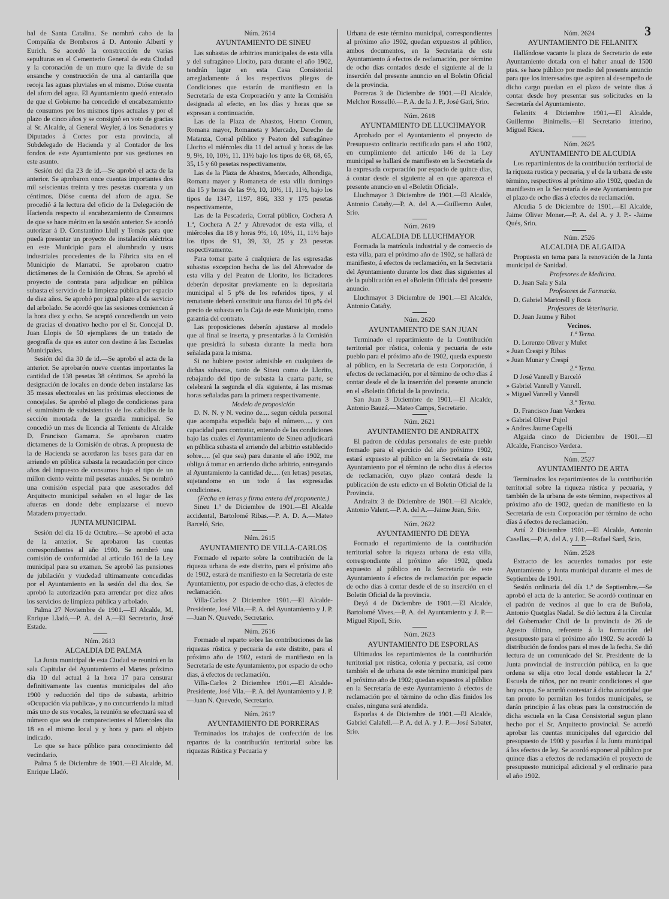3
bal de Santa Catalina. Se nombró cabo de la Compañía de Bomberos á D. Antonio Albertí y Eurich. Se acordó la construcción de varias sepulturas en el Cementerio General de esta Ciudad y la coronación de un muro que la divide de su ensanche y construcción de una al cantarilla que recoja las aguas pluviales en el mismo. Dióse cuenta del aforo del agua. El Ayuntamiento quedó enterado de que el Gobierno ha concedido el encabezamiento de consumos por los mismos tipos actuales y por el plazo de cinco años y se consignó en voto de gracias al Sr. Alcalde, al General Weyler, á los Senadores y Diputados á Cortes por esta provincia, al Subdelegado de Hacienda y al Contador de los fondos de este Ayuntamiento por sus gestiones en este asunto.
Sesión del dia 23 de id.—Se aprobó el acta de la anterior. Se aprobaron once cuentas importantes dos mil seiscientas treinta y tres pesetas cuarenta y un céntimos. Dióse cuenta del aforo de agua. Se procedió á la lectura del oficio de la Delegación de Hacienda respecto al encabezamiento de Consumos de que se hace mérito en la sesión anterior. Se acordó autorizar á D. Constantino Llull y Tomás para que pueda presentar un proyecto de instalación eléctrica en este Municipio para el alumbrado y usos industriales procedentes de la Fábrica sita en el Municipio de Marratxí. Se aprobaron cuatro dictámenes de la Comisión de Obras. Se aprobó el proyecto de contrata para adjudicar en pública subasta el servicio de la limpieza pública por espacio de diez años. Se aprobó por igual plazo el de servicio del arbolado. Se acordó que las sesiones comiencen á la hora diez y ocho. Se aceptó concediendo un voto de gracias el donativo hecho por el Sr. Concejal D. Juan Llopis de 50 ejemplares de un tratado de geografía de que es autor con destino á las Escuelas Municipales.
Sesión del dia 30 de id.—Se aprobó el acta de la anterior. Se aprobarón nueve cuentas importantes la cantidad de 138 pesetas 38 céntimos. Se aprobó la designación de locales en donde deben instalarse las 35 mesas electorales en las próximas elecciones de concejales. Se aprobó el pliego de condiciones para el sumimistro de subsistencias de los caballos de la sección montada de la guardia municipal. Se concedió un mes de licencia al Teniente de Alcalde D. Francisco Gamarra. Se aprobaron cuatro dictamenes de la Comisión de obras. A propuesta de la de Hacienda se acordaron las bases para dar en arriendo en pública subasta la recaudación por cinco años del impuesto de consumos bajo el tipo de un millon ciento veinte mil pesetas anuales. Se nombró una comisión especial para que asesorados del Arquitecto municipal señalen en el lugar de las afueras en donde debe emplazarse el nuevo Matadero proyectado.
JUNTA MUNICIPAL
Sesión del dia 16 de Octubre.—Se aprobó el acta de la anterior. Se aprobaron las cuentas correspondientes al año 1900. Se nombró una comisión de conformidad al artículo 161 de la Ley municipal para su examen. Se aprobó las pensiones de jubilación y viudedad ultimamente concedidas por el Ayuntamiento en la sesión del dia dos. Se aprobó la autorización para arrendar por diez años los servicios de limpieza pública y arbolado.
Palma 27 Noviembre de 1901.—El Alcalde, M. Enrique Lladó.—P. A. del A.—El Secretario, José Estade.
Núm. 2613
ALCALDIA DE PALMA
La Junta municipal de esta Ciudad se reunirá en la sala Capitular del Ayuntamiento el Martes próximo dia 10 del actual á la hora 17 para censurar definitivamente las cuentas municipales del año 1900 y reducción del tipo de subasta, arbitrio «Ocupación vía publica», y no concurriendo la mitad más uno de sus vocales, la reunión se efectuará sea el número que sea de comparecientes el Miercoles dia 18 en el mismo local y y hora y para el objeto indicado.
Lo que se hace público para conocimiento del vecindario.
Palma 5 de Diciembre de 1901.—El Alcalde, M. Enrique Lladó.
Núm. 2614
AYUNTAMIENTO DE SINEU
Las subastas de arbitrios municipales de esta villa y del sufragáneo Llorito, para durante el año 1902, tendrán lugar en esta Casa Consistorial arregladamente á los respectivos pliegos de Condiciones que estarán de manifiesto en la Secretaría de esta Corporación y ante la Comisión designada al efecto, en los días y horas que se expresan a continuación.
Las de la Plaza de Abastos, Horno Comun, Romana mayor, Romaneta y Mercado, Derecho de Matanza, Corral público y Peaton del sufragáneo Llorito el miércoles dia 11 del actual y horas de las 9, 9½, 10, 10½, 11. 11½ bajo los tipos de 68, 68, 65, 35, 15 y 60 pesetas respectivamente.
Las de la Plaza de Abastos, Mercado, Alhondiga, Romana mayor y Romaneta de esta villa domingo dia 15 y horas de las 9½, 10, 10½, 11, 11½, bajo los tipos de 1347, 1197, 866, 333 y 175 pesetas respectivamente,
Las de la Pescaderia, Corral público, Cochera A 1.ª, Cochera A 2.ª y Abrevador de esta villa, el miércoles dia 18 y horas 9½, 10, 10½, 11, 11½ bajo los tipos de 91, 39, 33, 25 y 23 pesetas respectivamente.
Para tomar parte á cualquiera de las espresadas subastas excepcion hecha de las del Abrevador de esta villa y del Peaton de Llorito, los licitadores deberán depositar previamente en la depositaria municipal el 5 p% de los referidos tipos, y el rematante deberá constituir una fianza del 10 p% del precio de subasta en la Caja de este Municipio, como garantia del contrato.
Las proposiciones deberán ajustarse al modelo que al final se inserta, y presentarlas á la Comisión que presidirá la subasta durante la media hora señalada para la misma.
Si no hubiere postor admisible en cualquiera de dichas subastas, tanto de Sineu como de Llorito, rebajando del tipo de subasta la cuarta parte, se celebrará la segunda el día siguiente, á las mismas horas señaladas para la primera respectivamente.
Modelo de proposición
D. N. N. y N. vecino de.... segun cédula personal que acompaña expedida bajo el número..... y con capacidad para contratar, enterado de las condiciones bajo las cuales el Ayuntamiento de Sineu adjudicará en pública subasta el arriendo del arbitrio establecido sobre..... (el que sea) para durante el año 1902, me obligo á tomar en arriendo dicho arbitrio, entregando al Ayuntamiento la cantidad de..... (en letras) pesetas, sujetandome en un todo á las expresadas condiciones.
(Fecha en letras y firma entera del proponente.)
Sineu 1.º de Diciembre de 1901.—El Alcalde accidental, Bartolomé Ribas.—P. A. D. A.—Mateo Barceló, Srio.
Núm. 2615
AYUNTAMIENTO DE VILLA-CARLOS
Formado el reparto sobre la contribución de la riqueza urbana de este distrito, para el próximo año de 1902, estará de manifiesto en la Secretaría de este Ayuntamiento, por espacio de ocho dias, á efectos de reclamación.
Villa-Carlos 2 Diciembre 1901.—El Alcalde-Presidente, José Vila.—P. A. del Ayuntamiento y J. P.—Juan N. Quevedo, Secretario.
Núm. 2616
Formado el reparto sobre las contribuciones de las riquezas rústica y pecuaria de este distrito, para el próximo año de 1902, estará de manifiesto en la Secretaría de este Ayuntamiento, por espacio de ocho dias, á efectos de reclamación.
Villa-Carlos 2 Diciembre 1901.—El Alcalde-Presidente, José Vila.—P. A. del Ayuntamiento y J. P.—Juan N. Quevedo, Secretario.
Núm. 2617
AYUNTAMIENTO DE PORRERAS
Terminados los trabajos de confección de los repartos de la contribución territorial sobre las riquezas Rústica y Pecuaria y
Urbana de este término municipal, correspondientes al próximo año 1902, quedan expuestos al público, ambos documentos, en la Secretaria de este Ayuntamiento á efectos de reclamación, por término de ocho días contados desde el siguiente al de la inserción del presente anuncio en el Boletin Oficial de la provincia.
Porreras 3 de Diciembre de 1901.—El Alcalde, Melchor Rosselló.—P. A. de la J. P., José Garí, Srio.
Núm. 2618
AYUNTAMIENTO DE LLUCHMAYOR
Aprobado por el Ayuntamiento el proyecto de Presupuesto ordinario rectificado para el año 1902, en cumplimiento del artículo 146 de la Ley municipal se hallará de manifiesto en la Secretaría de la expresada corporación por espacio de quince dias, á contar desde el siguiente al en que aparezca el presente anuncio en el «Boletin Oficial».
Lluchmayor 3 Diciembre de 1901.—El Alcalde, Antonio Catañy.—P. A. del A.—Guillermo Aulet, Srio.
Núm. 2619
ALCALDIA DE LLUCHMAYOR
Formada la matrícula industrial y de comercio de esta villa, para el próximo año de 1902, se hallará de manifiesto, á efectos de reclamación, en la Secretaria del Ayuntamiento durante los diez dias siguientes al de la publicación en el «Boletin Oficial» del presente anuncio.
Lluchmayor 3 Diciembre de 1901.—El Alcalde, Antonio Catañy.
Núm. 2620
AYUNTAMIENTO DE SAN JUAN
Terminado el repartimiento de la Contribución territorial por rústica, colonia y pecuaria de este pueblo para el próximo año de 1902, queda expuesto al público, en la Secretaria de esta Corporación, á efectos de reclamación, por el término de ocho dias á contar desde el de la inserción del presente anuncio en el «Boletin Oficial de la provincia.
San Juan 3 Diciembre de 1901.—El Alcalde, Antonio Bauzá.—Mateo Camps, Secretario.
Núm. 2621
AYUNTAMIENTO DE ANDRAITX
El padron de cédulas personales de este pueblo formado para el ejercicio del año próximo 1902, estará expuesto al público en la Secretaría de este Ayuntamiento por el término de ocho dias á efectos de reclamación, cuyo plazo contará desde la publicación de este edicto en el Boletin Oficial de la Provincia.
Andraitx 3 de Diciembre de 1901.—El Alcalde, Antonio Valent.—P. A. del A.—Jaime Juan, Srio.
Núm. 2622
AYUNTAMIENTO DE DEYA
Formado el repartimiento de la contribución territorial sobre la riqueza urbana de esta villa, correspondiente al próximo año 1902, queda expuesto al público en la Secretaría de este Ayuntamiento á efectos de reclamación por espacio de ocho dias á contar desde el de su inserción en el Boletin Oficial de la provincia.
Deyá 4 de Diciembre de 1901.—El Alcalde, Bartolomé Vives.—P. A. del Ayuntamiento y J. P.—Miguel Ripoll, Srio.
Núm. 2623
AYUNTAMIENTO DE ESPORLAS
Ultimados los repartimientos de la contribución territorial por rústica, colonia y pecuaria, así como también el de urbana de este término municipal para el próximo año de 1902; quedan expuestos al público en la Secretaría de este Ayuntamiento á efectos de reclamación por el término de ocho días finidos los cuales, ninguna será atendida.
Esporlas 4 de Diciembre de 1901.—El Alcalde, Gabriel Calafell.—P. A. del A. y J. P.—José Sabater, Srio.
Núm. 2624
AYUNTAMIENTO DE FELANITX
Hallándose vacante la plaza de Secretario de este Ayuntamiento dotada con el haber anual de 1500 ptas. se hace público por medio del presente anuncio para que los interesados que aspiren al desempeño de dicho cargo puedan en el plazo de veinte dias á contar desde hoy presentar sus solicitudes en la Secretaría del Ayuntamiento.
Felanitx 4 Diciembre 1901.—El Alcalde, Guillermo Binimelis.—El Secretario interino, Miguel Riera.
Núm. 2625
AYUNTAMIENTO DE ALCUDIA
Los repartimientos de la contribución territorial de la riqueza rustica y pecuaria, y el de la urbana de este término, respectivos al próximo año 1902, quedan de manifiesto en la Secretaría de este Ayuntamiento por el plazo de ocho días á efectos de reclamación.
Alcudia 5 de Diciembre de 1901.—El Alcalde, Jaime Oliver Moner.—P. A. del A. y J. P.- -Jaime Qués, Srio.
Núm. 2526
ALCALDIA DE ALGAIDA
Propuesta en terna para la renovación de la Junta municipal de Sanidad.
Profesores de Medicina.
D. Juan Sala y Sala
Profesores de Farmacia.
D. Gabriel Martorell y Roca
Profesores de Veterinaria.
D. Juan Jaume y Ribot
Vecinos.
1.ª Terna.
D. Lorenzo Oliver y Mulet
» Juan Crespi y Ribas
» Juan Munar y Crespí
2.ª Terna.
D José Vanrell y Barceló
» Gabriel Vanrell y Vanrell.
» Miguel Vanrell y Vanrell
3.ª Terna.
D. Francisco Juan Verdera
» Gabriel Oliver Pujol
» Andres Jaume Capellá
Algaida cinco de Diciembre de 1901.—El Alcalde, Francisco Verdera.
Núm. 2527
AYUNTAMIENTO DE ARTA
Terminados los repartimientos de la contribución territorial sobre la riqueza rústica y pecuaria, y también de la urbana de este término, respectivos al próximo año de 1902, quedan de manifiesto en la Secretaría de esta Corporación por término de ocho días á efectos de reclamación.
Artá 2 Diciembre 1901.—El Alcalde, Antonio Casellas.—P. A. del A. y J. P.—Rafael Sard, Srio.
Núm. 2528
Extracto de los acuerdos tomados por este Ayuntamiento y Junta municipal durante el mes de Septiembre de 1901.
Sesión ordinaria del día 1.º de Septiembre.—Se aprobó el acta de la anterior. Se acordó continuar en el padrón de vecinos al que lo era de Buñola, Antonio Quetglas Nadal. Se dió lectura á la Circular del Gobernador Civil de la provincia de 26 de Agosto último, referente á la formación del presupuesto para el próximo año 1902. Se acordó la distribución de fondos para el mes de la fecha. Se dió lectura de un comunicado del Sr. Presidente de la Junta provincial de instrucción pública, en la que ordena se elija otro local donde establecer la 2.ª Escuela de niños, por no reunir condiciones el que hoy ocupa. Se acordó contestar á dicha autoridad que tan pronto lo permitan los fondos municipales, se darán principio á las obras para la construcción de dicha escuela en la Casa Consistorial segun plano hecho por el Sr. Arquitecto provincial. Se acordó aprobar las cuentas municipales del egercicio del presupuesto de 1900 y pasarlas á la Junta municipal á los efectos de ley. Se acordó exponer al público por quince dias a efectos de reclamación el proyecto de presupuesto municipal adicional y el ordinario para el año 1902.